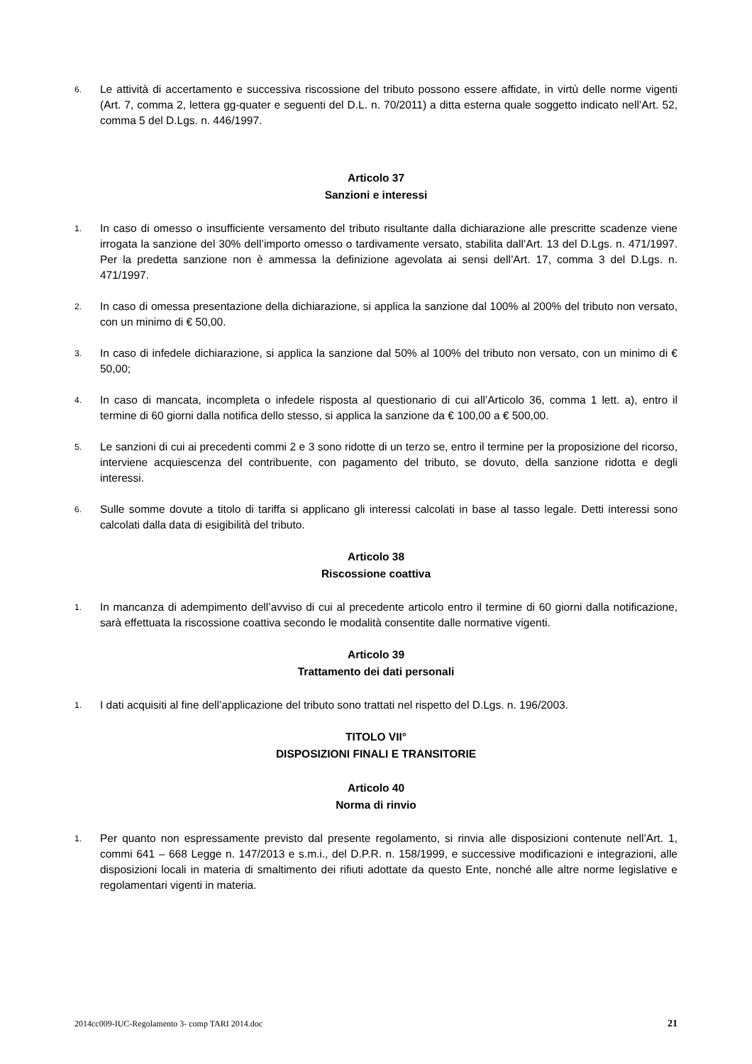6. Le attività di accertamento e successiva riscossione del tributo possono essere affidate, in virtù delle norme vigenti (Art. 7, comma 2, lettera gg-quater e seguenti del D.L. n. 70/2011) a ditta esterna quale soggetto indicato nell’Art. 52, comma 5 del D.Lgs. n. 446/1997.
Articolo 37
Sanzioni e interessi
1. In caso di omesso o insufficiente versamento del tributo risultante dalla dichiarazione alle prescritte scadenze viene irrogata la sanzione del 30% dell’importo omesso o tardivamente versato, stabilita dall’Art. 13 del D.Lgs. n. 471/1997. Per la predetta sanzione non è ammessa la definizione agevolata ai sensi dell’Art. 17, comma 3 del D.Lgs. n. 471/1997.
2. In caso di omessa presentazione della dichiarazione, si applica la sanzione dal 100% al 200% del tributo non versato, con un minimo di € 50,00.
3. In caso di infedele dichiarazione, si applica la sanzione dal 50% al 100% del tributo non versato, con un minimo di € 50,00;
4. In caso di mancata, incompleta o infedele risposta al questionario di cui all’Articolo 36, comma 1 lett. a), entro il termine di 60 giorni dalla notifica dello stesso, si applica la sanzione da € 100,00 a € 500,00.
5. Le sanzioni di cui ai precedenti commi 2 e 3 sono ridotte di un terzo se, entro il termine per la proposizione del ricorso, interviene acquiescenza del contribuente, con pagamento del tributo, se dovuto, della sanzione ridotta e degli interessi.
6. Sulle somme dovute a titolo di tariffa si applicano gli interessi calcolati in base al tasso legale. Detti interessi sono calcolati dalla data di esigibilità del tributo.
Articolo 38
Riscossione coattiva
1. In mancanza di adempimento dell’avviso di cui al precedente articolo entro il termine di 60 giorni dalla notificazione, sarà effettuata la riscossione coattiva secondo le modalità consentite dalle normative vigenti.
Articolo 39
Trattamento dei dati personali
1. I dati acquisiti al fine dell’applicazione del tributo sono trattati nel rispetto del D.Lgs. n. 196/2003.
TITOLO VII°
DISPOSIZIONI FINALI E TRANSITORIE
Articolo 40
Norma di rinvio
1. Per quanto non espressamente previsto dal presente regolamento, si rinvia alle disposizioni contenute nell’Art. 1, commi 641 – 668 Legge n. 147/2013 e s.m.i., del D.P.R. n. 158/1999, e successive modificazioni e integrazioni, alle disposizioni locali in materia di smaltimento dei rifiuti adottate da questo Ente, nonché alle altre norme legislative e regolamentari vigenti in materia.
2014cc009-IUC-Regolamento 3- comp TARI 2014.doc 21